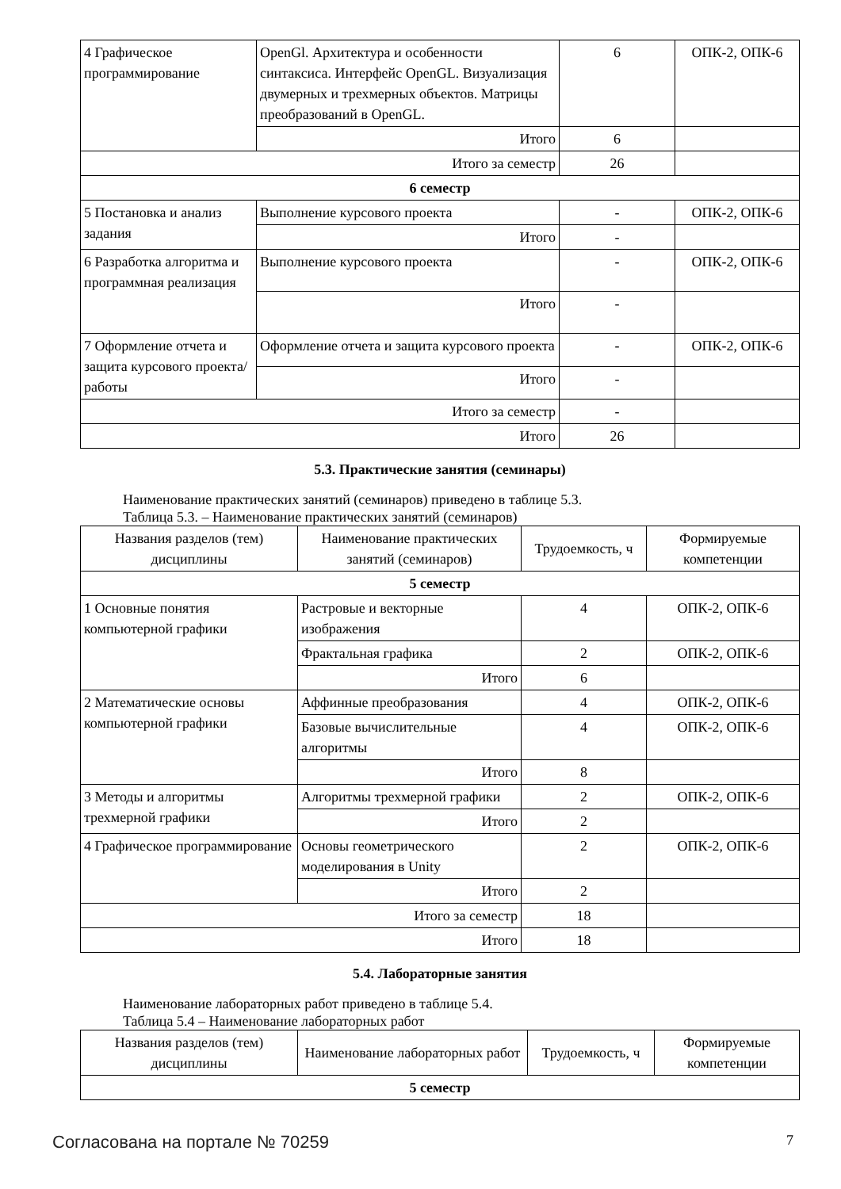| 4 Графическое программирование | OpenGl. Архитектура и особенности синтаксиса. Интерфейс OpenGL. Визуализация двумерных и трехмерных объектов. Матрицы преобразований в OpenGL. | 6 | ОПК-2, ОПК-6 |
| | Итого | 6 | |
| Итого за семестр | | 26 | |
| 6 семестр | | | |
| 5 Постановка и анализ задания | Выполнение курсового проекта | - | ОПК-2, ОПК-6 |
| | Итого | - | |
| 6 Разработка алгоритма и программная реализация | Выполнение курсового проекта | - | ОПК-2, ОПК-6 |
| | Итого | - | |
| 7 Оформление отчета и защита курсового проекта/работы | Оформление отчета и защита курсового проекта | - | ОПК-2, ОПК-6 |
| | Итого | - | |
| Итого за семестр | | - | |
| Итого | | 26 | |
5.3. Практические занятия (семинары)
Наименование практических занятий (семинаров) приведено в таблице 5.3.
Таблица 5.3. – Наименование практических занятий (семинаров)
| Названия разделов (тем) дисциплины | Наименование практических занятий (семинаров) | Трудоемкость, ч | Формируемые компетенции |
| --- | --- | --- | --- |
| 5 семестр | | | |
| 1 Основные понятия компьютерной графики | Растровые и векторные изображения | 4 | ОПК-2, ОПК-6 |
| | Фрактальная графика | 2 | ОПК-2, ОПК-6 |
| | Итого | 6 | |
| 2 Математические основы компьютерной графики | Аффинные преобразования | 4 | ОПК-2, ОПК-6 |
| | Базовые вычислительные алгоритмы | 4 | ОПК-2, ОПК-6 |
| | Итого | 8 | |
| 3 Методы и алгоритмы трехмерной графики | Алгоритмы трехмерной графики | 2 | ОПК-2, ОПК-6 |
| | Итого | 2 | |
| 4 Графическое программирование | Основы геометрического моделирования в Unity | 2 | ОПК-2, ОПК-6 |
| | Итого | 2 | |
| Итого за семестр | | 18 | |
| Итого | | 18 | |
5.4. Лабораторные занятия
Наименование лабораторных работ приведено в таблице 5.4.
Таблица 5.4 – Наименование лабораторных работ
| Названия разделов (тем) дисциплины | Наименование лабораторных работ | Трудоемкость, ч | Формируемые компетенции |
| --- | --- | --- | --- |
| 5 семестр | | | |
Согласована на портале № 70259 7